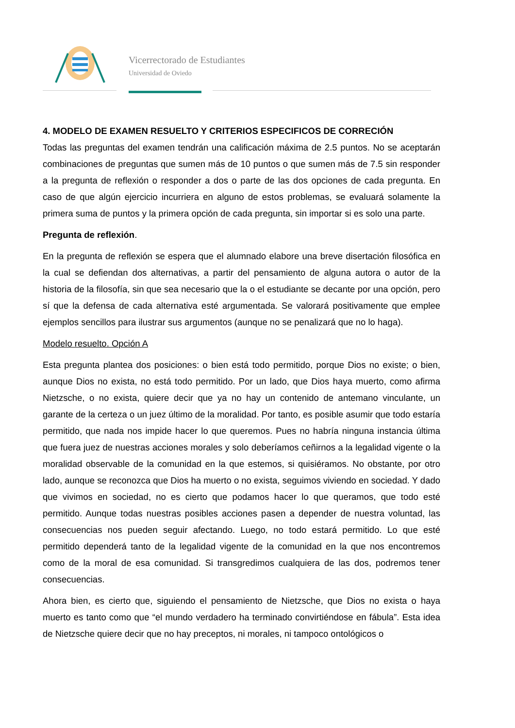Vicerrectorado de Estudiantes
Universidad de Oviedo
4. MODELO DE EXAMEN RESUELTO Y CRITERIOS ESPECIFICOS DE CORRECIÓN
Todas las preguntas del examen tendrán una calificación máxima de 2.5 puntos. No se aceptarán combinaciones de preguntas que sumen más de 10 puntos o que sumen más de 7.5 sin responder a la pregunta de reflexión o responder a dos o parte de las dos opciones de cada pregunta. En caso de que algún ejercicio incurriera en alguno de estos problemas, se evaluará solamente la primera suma de puntos y la primera opción de cada pregunta, sin importar si es solo una parte.
Pregunta de reflexión.
En la pregunta de reflexión se espera que el alumnado elabore una breve disertación filosófica en la cual se defiendan dos alternativas, a partir del pensamiento de alguna autora o autor de la historia de la filosofía, sin que sea necesario que la o el estudiante se decante por una opción, pero sí que la defensa de cada alternativa esté argumentada. Se valorará positivamente que emplee ejemplos sencillos para ilustrar sus argumentos (aunque no se penalizará que no lo haga).
Modelo resuelto. Opción A
Esta pregunta plantea dos posiciones: o bien está todo permitido, porque Dios no existe; o bien, aunque Dios no exista, no está todo permitido. Por un lado, que Dios haya muerto, como afirma Nietzsche, o no exista, quiere decir que ya no hay un contenido de antemano vinculante, un garante de la certeza o un juez último de la moralidad. Por tanto, es posible asumir que todo estaría permitido, que nada nos impide hacer lo que queremos. Pues no habría ninguna instancia última que fuera juez de nuestras acciones morales y solo deberíamos ceñirnos a la legalidad vigente o la moralidad observable de la comunidad en la que estemos, si quisiéramos. No obstante, por otro lado, aunque se reconozca que Dios ha muerto o no exista, seguimos viviendo en sociedad. Y dado que vivimos en sociedad, no es cierto que podamos hacer lo que queramos, que todo esté permitido. Aunque todas nuestras posibles acciones pasen a depender de nuestra voluntad, las consecuencias nos pueden seguir afectando. Luego, no todo estará permitido. Lo que esté permitido dependerá tanto de la legalidad vigente de la comunidad en la que nos encontremos como de la moral de esa comunidad. Si transgredimos cualquiera de las dos, podremos tener consecuencias.
Ahora bien, es cierto que, siguiendo el pensamiento de Nietzsche, que Dios no exista o haya muerto es tanto como que “el mundo verdadero ha terminado convirtiéndose en fábula”. Esta idea de Nietzsche quiere decir que no hay preceptos, ni morales, ni tampoco ontológicos o